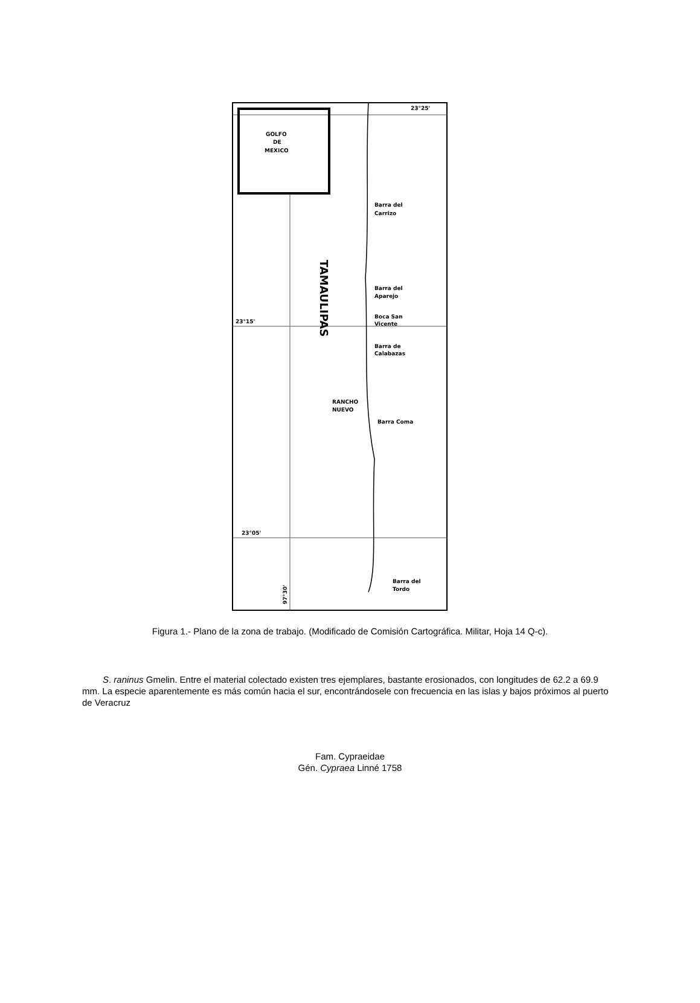GOLFO
DE
MEXICO
23°25'
Barra del
Carrizo
Barra del
Aparejo
23°15'
Boca San
Vicente
Barra de
Calabazas
RANCHO
NUEVO
Barra Coma
23°05'
Barra del
Tordo
97°30'
TAMAULIPAS
Figura 1.- Plano de la zona de trabajo. (Modificado de Comisión Cartográfica. Militar, Hoja 14 Q-c).
S. raninus Gmelin. Entre el material colectado existen tres ejemplares, bastante erosionados, con longitudes de 62.2 a 69.9 mm. La especie aparentemente es más común hacia el sur, encontrándosele con frecuencia en las islas y bajos próximos al puerto de Veracruz
Fam. Cypraeidae
Gén. Cypraea Linné 1758